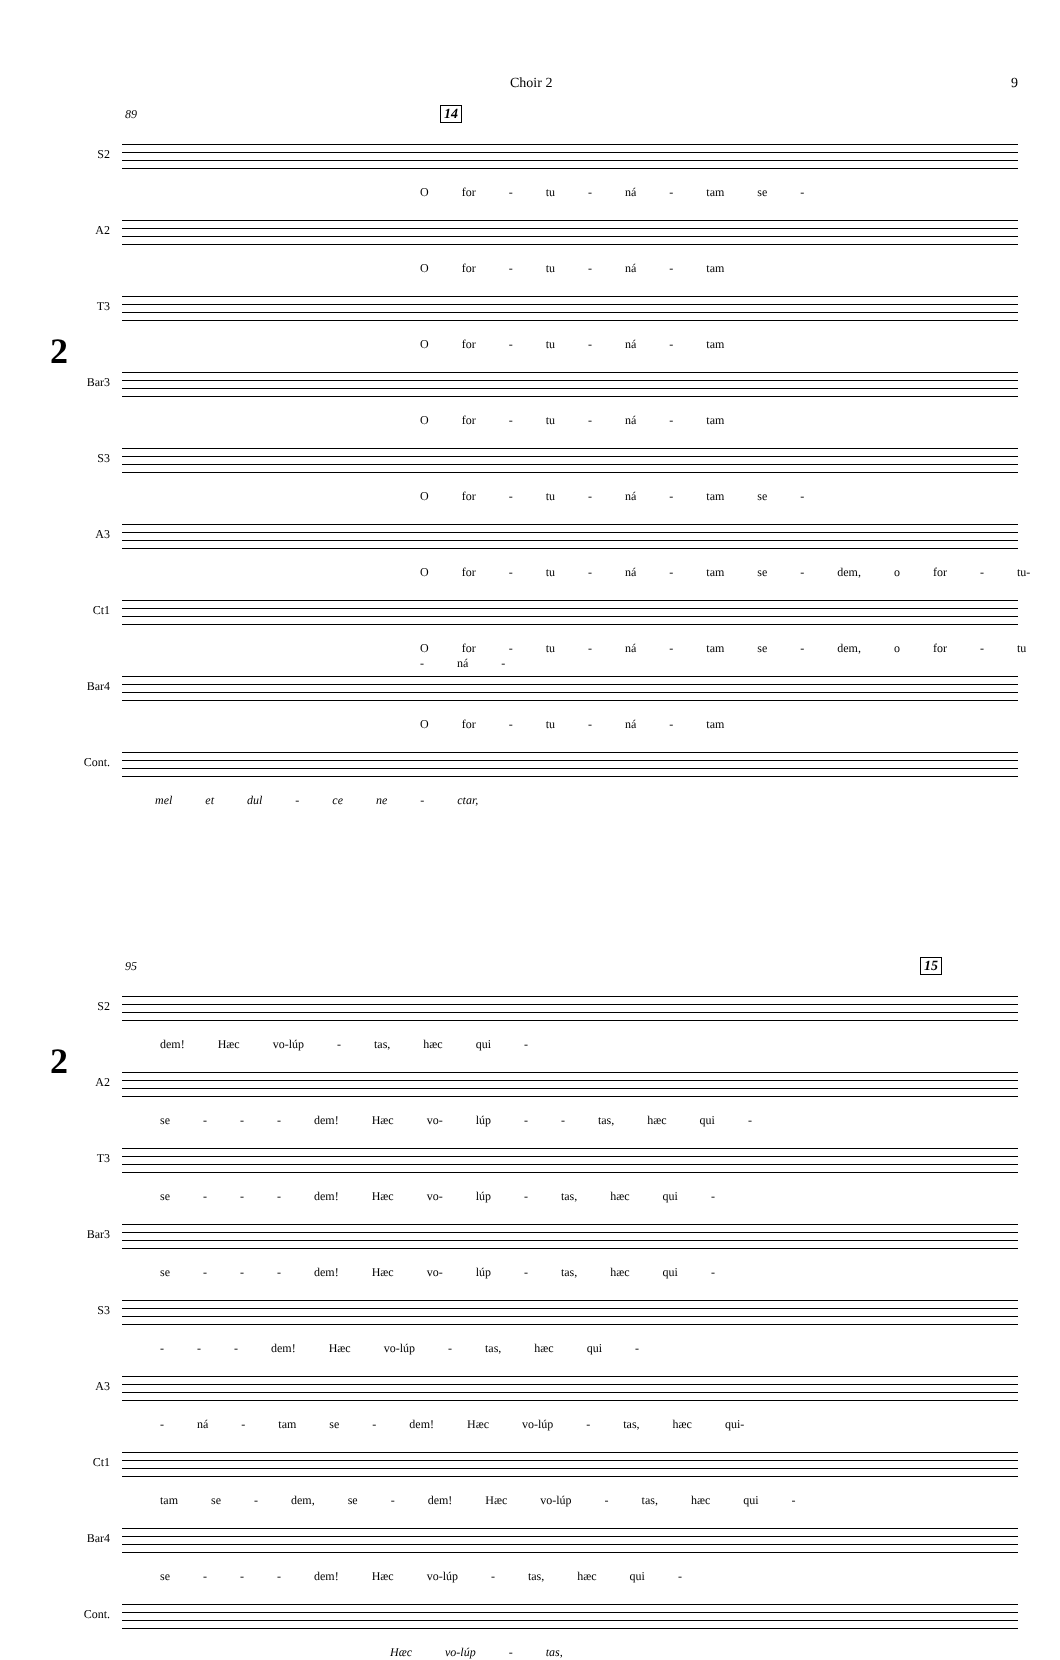Choir 2 9
2
89 14
S2
O for - tu - ná - tam se -
A2
O for - tu - ná - tam
T3
O for - tu - ná - tam
Bar3
O for - tu - ná - tam
S3
O for - tu - ná - tam se -
A3
O for - tu - ná - tam se - dem, o for - tu-
Ct1
O for - tu - ná - tam se - dem, o for - tu - ná -
Bar4
O for - tu - ná - tam
Cont.
mel et dul - ce ne - ctar,
2
95 15
S2
dem! Hæc vo-lúp - tas, hæc qui -
A2
se - - - dem! Hæc vo- lúp - - tas, hæc qui -
T3
se - - - dem! Hæc vo- lúp - tas, hæc qui -
Bar3
se - - - dem! Hæc vo- lúp - tas, hæc qui -
S3
- - - dem! Hæc vo-lúp - tas, hæc qui -
A3
- ná - tam se - dem! Hæc vo-lúp - tas, hæc qui-
Ct1
tam se - dem, se - dem! Hæc vo-lúp - tas, hæc qui -
Bar4
se - - - dem! Hæc vo-lúp - tas, hæc qui -
Cont.
Hæc vo-lúp - tas,